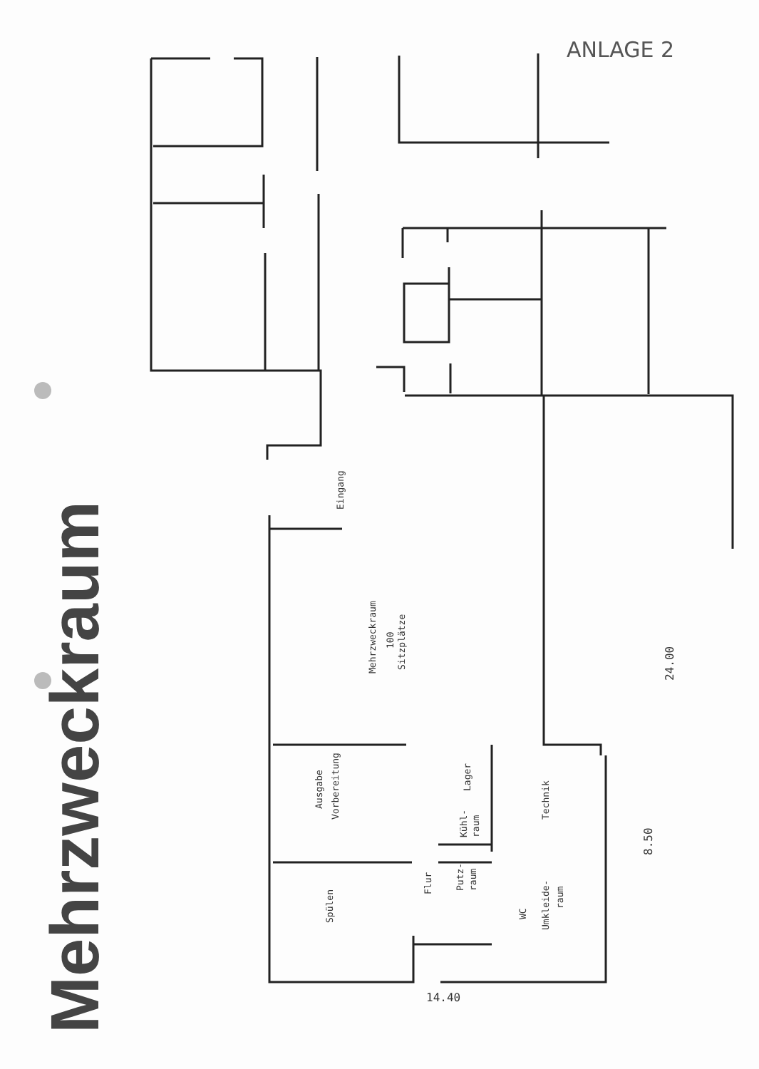ANLAGE 2
Mehrzweckraum
Eingang
Mehrzweckraum
100
Sitzplätze
Ausgabe
Vorbereitung
Spülen
Flur
Lager
Kühl-
raum
Putz-
raum
Technik
WC
Umkleide-
raum
24.00
8.50
14.40